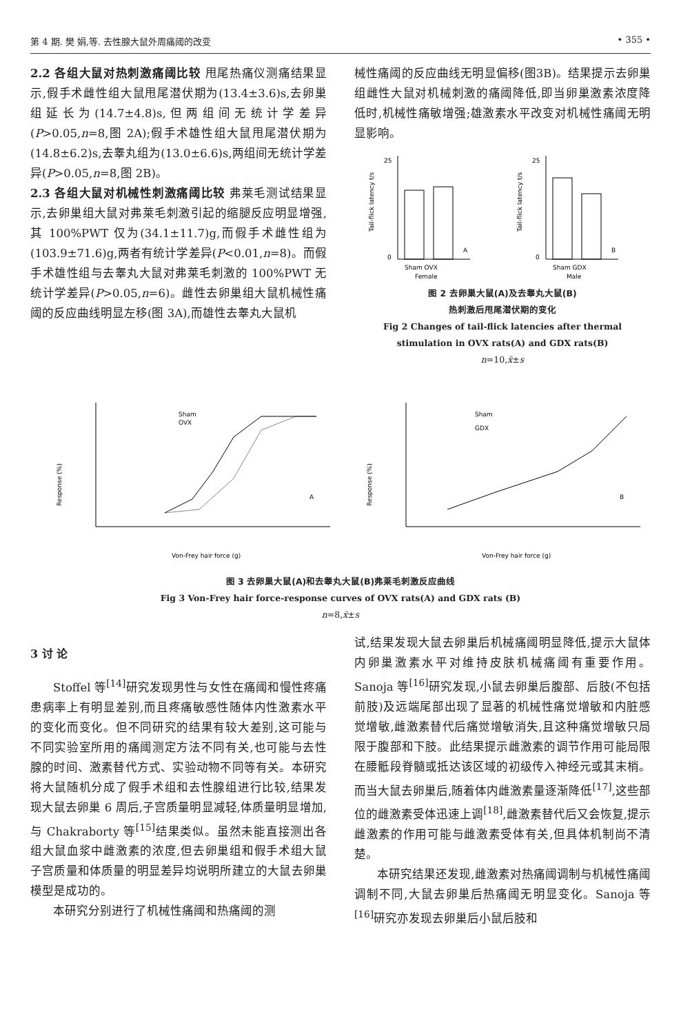第 4 期. 樊 娟,等. 去性腺大鼠外周痛阈的改变 • 355 •
2.2 各组大鼠对热刺激痛阈比较 甩尾热痛仪测痛结果显示,假手术雌性组大鼠甩尾潜伏期为(13.4±3.6)s,去卵巢组延长为(14.7±4.8)s,但两组间无统计学差异(P>0.05,n=8,图 2A);假手术雄性组大鼠甩尾潜伏期为(14.8±6.2)s,去睾丸组为(13.0±6.6)s,两组间无统计学差异(P>0.05,n=8,图 2B)。
2.3 各组大鼠对机械性刺激痛阈比较 弗莱毛测试结果显示,去卵巢组大鼠对弗莱毛刺激引起的缩腿反应明显增强,其 100%PWT 仅为(34.1±11.7)g,而假手术雌性组为(103.9±71.6)g,两者有统计学差异(P<0.01,n=8)。而假手术雄性组与去睾丸大鼠对弗莱毛刺激的 100%PWT 无统计学差异(P>0.05,n=6)。雌性去卵巢组大鼠机械性痛阈的反应曲线明显左移(图 3A),而雄性去睾丸大鼠机
械性痛阈的反应曲线无明显偏移(图3B)。结果提示去卵巢组雌性大鼠对机械刺激的痛阈降低,即当卵巢激素浓度降低时,机械性痛敏增强;雄激素水平改变对机械性痛阈无明显影响。
Tail-flick latency t/s
0
25
A
Sham OVX
Female
Tail-flick latency t/s
0
25
B
Sham GDX
Male
图 2 去卵巢大鼠(A)及去睾丸大鼠(B)
热刺激后甩尾潜伏期的变化
Fig 2 Changes of tail-flick latencies after thermal
stimulation in OVX rats(A) and GDX rats(B)
n=10,x̄±s
Response (%)
Sham
OVX
A
Von-Frey hair force (g)
Response (%)
Sham
GDX
B
Von-Frey hair force (g)
图 3 去卵巢大鼠(A)和去睾丸大鼠(B)弗莱毛刺激反应曲线
Fig 3 Von-Frey hair force-response curves of OVX rats(A) and GDX rats (B)
n=8,x̄±s
3 讨 论
Stoffel 等<sup>[14]</sup>研究发现男性与女性在痛阈和慢性疼痛患病率上有明显差别,而且疼痛敏感性随体内性激素水平的变化而变化。但不同研究的结果有较大差别,这可能与不同实验室所用的痛阈测定方法不同有关,也可能与去性腺的时间、激素替代方式、实验动物不同等有关。本研究将大鼠随机分成了假手术组和去性腺组进行比较,结果发现大鼠去卵巢 6 周后,子宫质量明显减轻,体质量明显增加,与 Chakraborty 等<sup>[15]</sup>结果类似。虽然未能直接测出各组大鼠血浆中雌激素的浓度,但去卵巢组和假手术组大鼠子宫质量和体质量的明显差异均说明所建立的大鼠去卵巢模型是成功的。
本研究分别进行了机械性痛阈和热痛阈的测
试,结果发现大鼠去卵巢后机械痛阈明显降低,提示大鼠体内卵巢激素水平对维持皮肤机械痛阈有重要作用。Sanoja 等<sup>[16]</sup>研究发现,小鼠去卵巢后腹部、后肢(不包括前肢)及远端尾部出现了显著的机械性痛觉增敏和内脏感觉增敏,雌激素替代后痛觉增敏消失,且这种痛觉增敏只局限于腹部和下肢。此结果提示雌激素的调节作用可能局限在腰骶段脊髓或抵达该区域的初级传入神经元或其末梢。而当大鼠去卵巢后,随着体内雌激素量逐渐降低<sup>[17]</sup>,这些部位的雌激素受体迅速上调<sup>[18]</sup>,雌激素替代后又会恢复,提示雌激素的作用可能与雌激素受体有关,但具体机制尚不清楚。
本研究结果还发现,雌激素对热痛阈调制与机械性痛阈调制不同,大鼠去卵巢后热痛阈无明显变化。Sanoja 等<sup>[16]</sup>研究亦发现去卵巢后小鼠后肢和